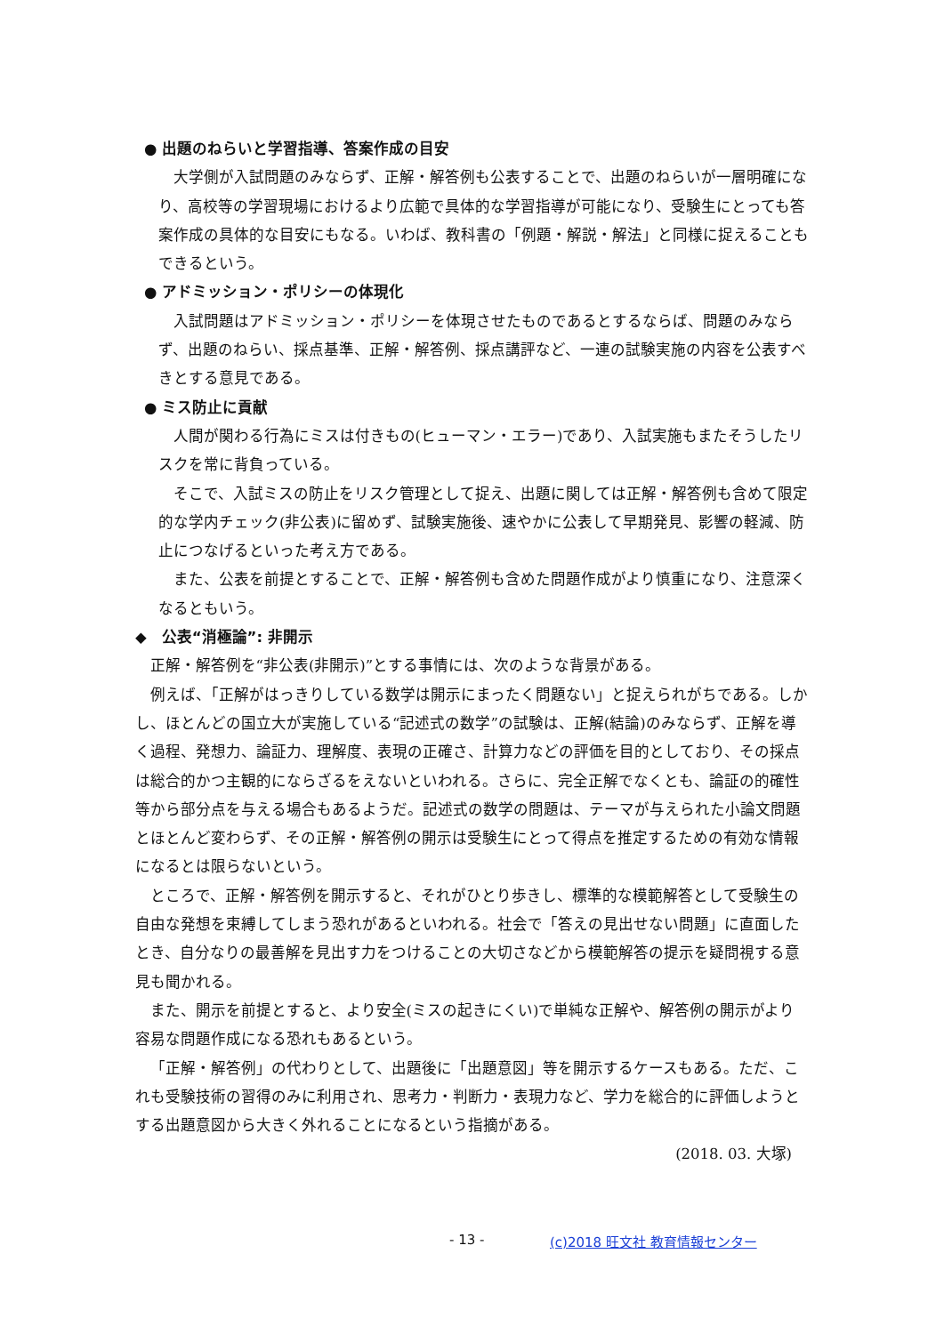● 出題のねらいと学習指導、答案作成の目安
大学側が入試問題のみならず、正解・解答例も公表することで、出題のねらいが一層明確になり、高校等の学習現場におけるより広範で具体的な学習指導が可能になり、受験生にとっても答案作成の具体的な目安にもなる。いわば、教科書の「例題・解説・解法」と同様に捉えることもできるという。
● アドミッション・ポリシーの体現化
入試問題はアドミッション・ポリシーを体現させたものであるとするならば、問題のみならず、出題のねらい、採点基準、正解・解答例、採点講評など、一連の試験実施の内容を公表すべきとする意見である。
● ミス防止に貢献
人間が関わる行為にミスは付きもの(ヒューマン・エラー)であり、入試実施もまたそうしたリスクを常に背負っている。
そこで、入試ミスの防止をリスク管理として捉え、出題に関しては正解・解答例も含めて限定的な学内チェック(非公表)に留めず、試験実施後、速やかに公表して早期発見、影響の軽減、防止につなげるといった考え方である。
また、公表を前提とすることで、正解・解答例も含めた問題作成がより慎重になり、注意深くなるともいう。
◆　公表“消極論”: 非開示
正解・解答例を“非公表(非開示)”とする事情には、次のような背景がある。
例えば、「正解がはっきりしている数学は開示にまったく問題ない」と捉えられがちである。しかし、ほとんどの国立大が実施している“記述式の数学”の試験は、正解(結論)のみならず、正解を導く過程、発想力、論証力、理解度、表現の正確さ、計算力などの評価を目的としており、その採点は総合的かつ主観的にならざるをえないといわれる。さらに、完全正解でなくとも、論証の的確性等から部分点を与える場合もあるようだ。記述式の数学の問題は、テーマが与えられた小論文問題とほとんど変わらず、その正解・解答例の開示は受験生にとって得点を推定するための有効な情報になるとは限らないという。
ところで、正解・解答例を開示すると、それがひとり歩きし、標準的な模範解答として受験生の自由な発想を束縛してしまう恐れがあるといわれる。社会で「答えの見出せない問題」に直面したとき、自分なりの最善解を見出す力をつけることの大切さなどから模範解答の提示を疑問視する意見も聞かれる。
また、開示を前提とすると、より安全(ミスの起きにくい)で単純な正解や、解答例の開示がより容易な問題作成になる恐れもあるという。
「正解・解答例」の代わりとして、出題後に「出題意図」等を開示するケースもある。ただ、これも受験技術の習得のみに利用され、思考力・判断力・表現力など、学力を総合的に評価しようとする出題意図から大きく外れることになるという指摘がある。
(2018. 03. 大塚)
- 13 - (c)2018 旺文社 教育情報センター